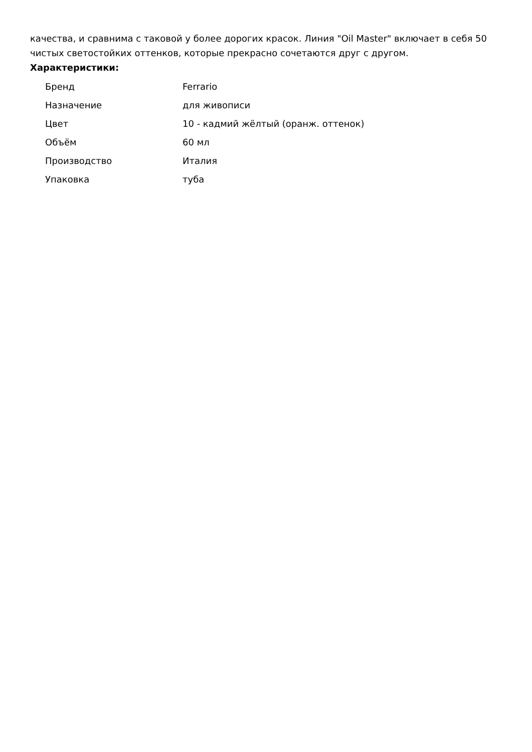качества, и сравнима с таковой у более дорогих красок. Линия "Oil Master" включает в себя 50 чистых светостойких оттенков, которые прекрасно сочетаются друг с другом.
Характеристики:
| Бренд | Ferrario |
| Назначение | для живописи |
| Цвет | 10 - кадмий жёлтый (оранж. оттенок) |
| Объём | 60 мл |
| Производство | Италия |
| Упаковка | туба |